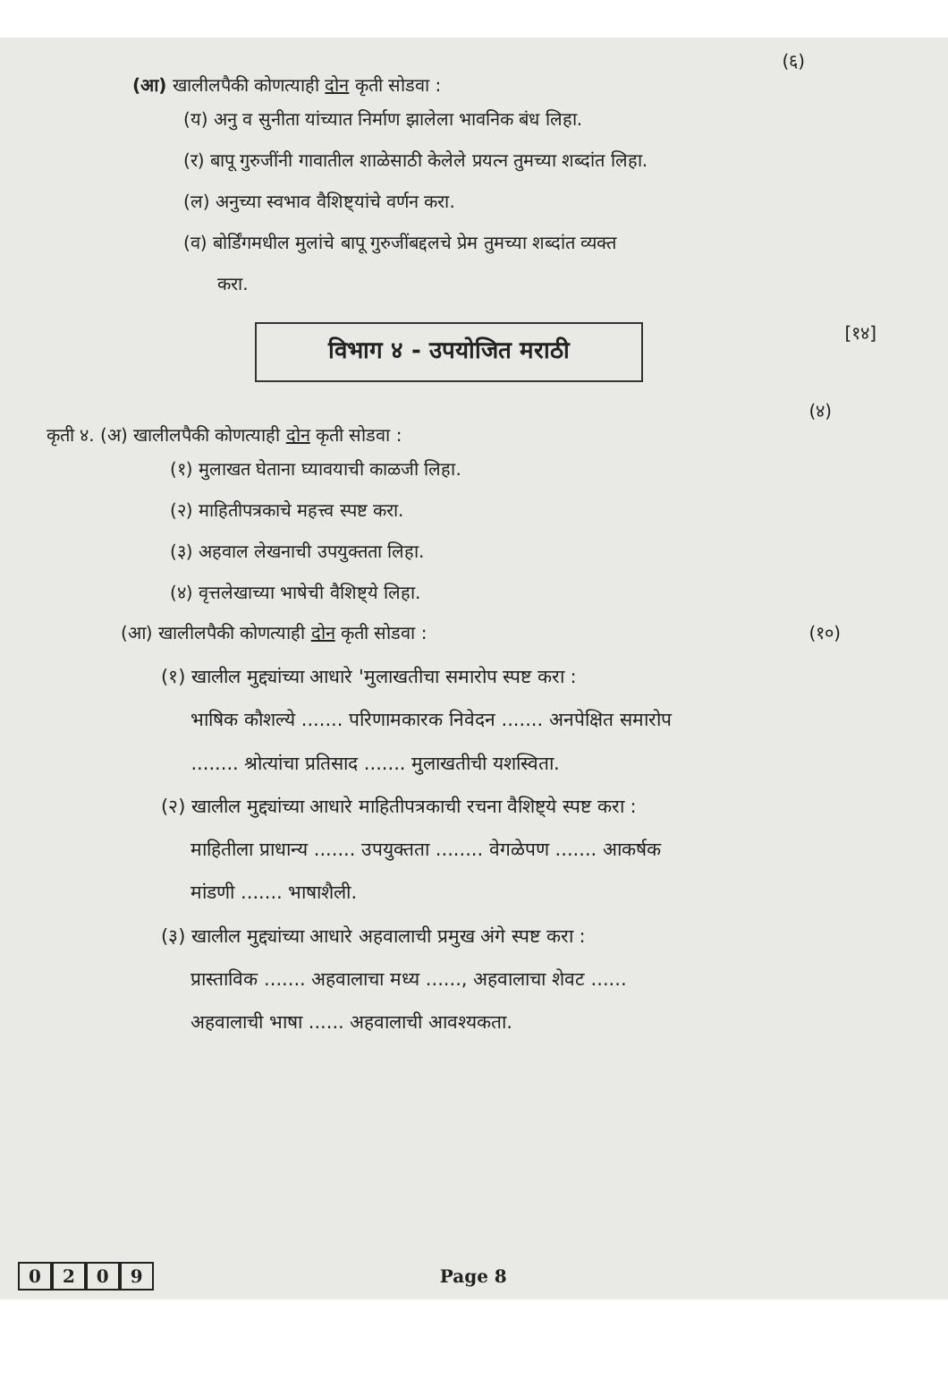(६)
(आ) खालीलपैकी कोणत्याही दोन कृती सोडवा :
(य) अनु व सुनीता यांच्यात निर्माण झालेला भावनिक बंध लिहा.
(र) बापू गुरुजींनी गावातील शाळेसाठी केलेले प्रयत्न तुमच्या शब्दांत लिहा.
(ल) अनुच्या स्वभाव वैशिष्ट्यांचे वर्णन करा.
(व) बोर्डिंगमधील मुलांचे बापू गुरुजींबद्दलचे प्रेम तुमच्या शब्दांत व्यक्त
करा.
विभाग ४ - उपयोजित मराठी
[१४]
(४)
कृती ४. (अ) खालीलपैकी कोणत्याही दोन कृती सोडवा :
(१) मुलाखत घेताना घ्यावयाची काळजी लिहा.
(२) माहितीपत्रकाचे महत्त्व स्पष्ट करा.
(३) अहवाल लेखनाची उपयुक्तता लिहा.
(४) वृत्तलेखाच्या भाषेची वैशिष्ट्ये लिहा.
(आ) खालीलपैकी कोणत्याही दोन कृती सोडवा :
(१०)
(१) खालील मुद्द्यांच्या आधारे 'मुलाखतीचा समारोप स्पष्ट करा :
भाषिक कौशल्ये ....... परिणामकारक निवेदन ....... अनपेक्षित समारोप
........ श्रोत्यांचा प्रतिसाद ....... मुलाखतीची यशस्विता.
(२) खालील मुद्द्यांच्या आधारे माहितीपत्रकाची रचना वैशिष्ट्ये स्पष्ट करा :
माहितीला प्राधान्य ....... उपयुक्तता ........ वेगळेपण ....... आकर्षक
मांडणी ....... भाषाशैली.
(३) खालील मुद्द्यांच्या आधारे अहवालाची प्रमुख अंगे स्पष्ट करा :
प्रास्ताविक ....... अहवालाचा मध्य ......, अहवालाचा शेवट ......
अहवालाची भाषा ...... अहवालाची आवश्यकता.
0209 Page 8